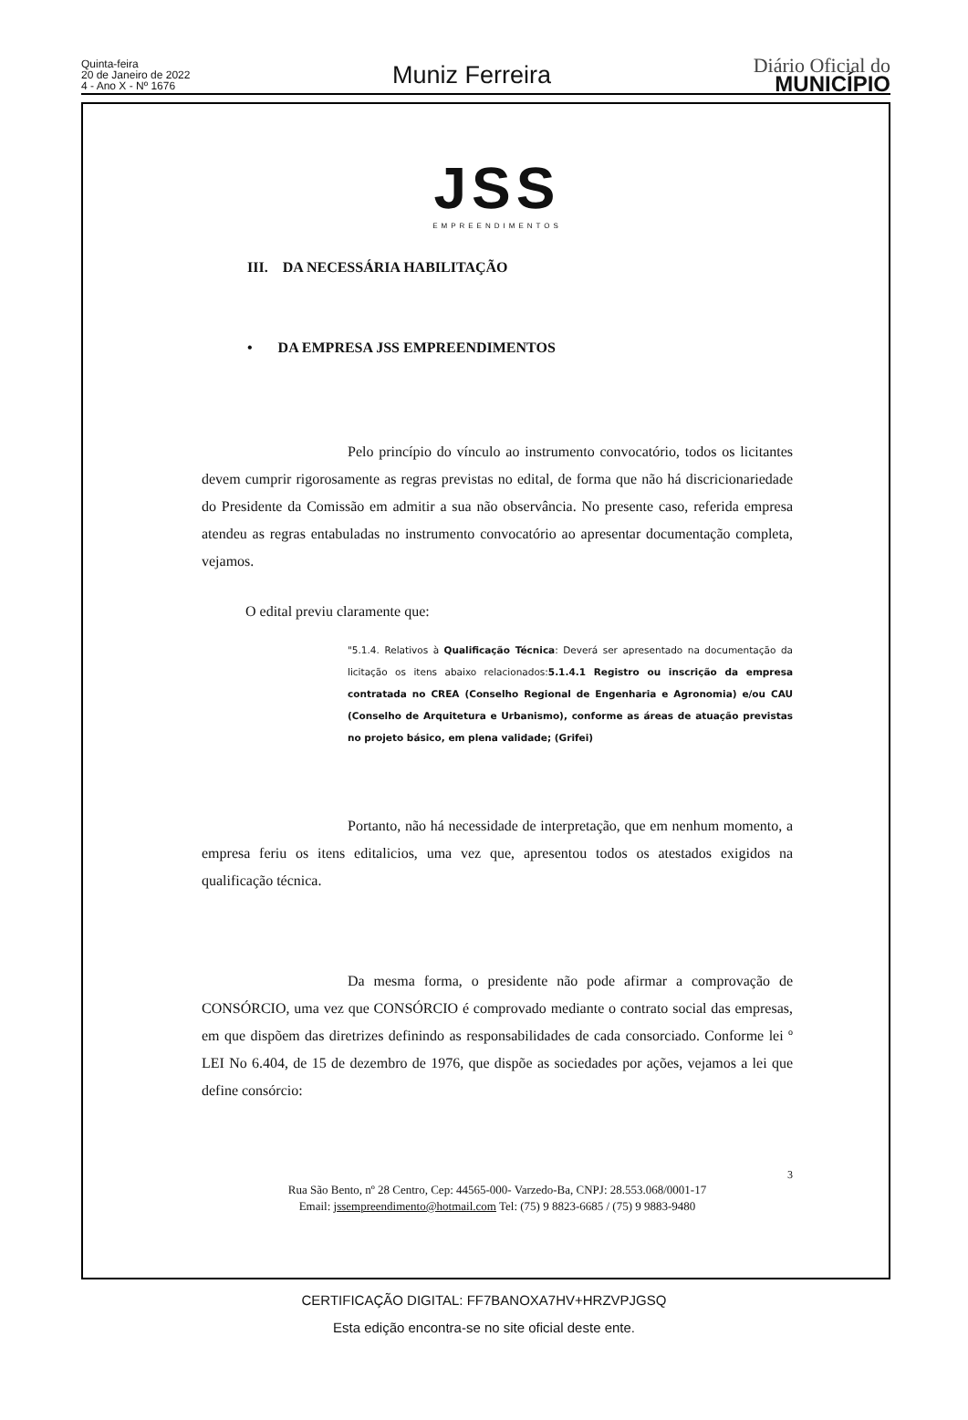Quinta-feira
20 de Janeiro de 2022
4 - Ano X - Nº 1676
Muniz Ferreira
Diário Oficial do
MUNICÍPIO
JSS
EMPREENDIMENTOS
III. DA NECESSÁRIA HABILITAÇÃO
• DA EMPRESA JSS EMPREENDIMENTOS
Pelo princípio do vínculo ao instrumento convocatório, todos os licitantes devem cumprir rigorosamente as regras previstas no edital, de forma que não há discricionariedade do Presidente da Comissão em admitir a sua não observância. No presente caso, referida empresa atendeu as regras entabuladas no instrumento convocatório ao apresentar documentação completa, vejamos.
O edital previu claramente que:
"5.1.4. Relativos à Qualificação Técnica: Deverá ser apresentado na documentação da licitação os itens abaixo relacionados:5.1.4.1 Registro ou inscrição da empresa contratada no CREA (Conselho Regional de Engenharia e Agronomia) e/ou CAU (Conselho de Arquitetura e Urbanismo), conforme as áreas de atuação previstas no projeto básico, em plena validade; (Grifei)
Portanto, não há necessidade de interpretação, que em nenhum momento, a empresa feriu os itens editalicios, uma vez que, apresentou todos os atestados exigidos na qualificação técnica.
Da mesma forma, o presidente não pode afirmar a comprovação de CONSÓRCIO, uma vez que CONSÓRCIO é comprovado mediante o contrato social das empresas, em que dispõem das diretrizes definindo as responsabilidades de cada consorciado. Conforme lei º LEI No 6.404, de 15 de dezembro de 1976, que dispõe as sociedades por ações, vejamos a lei que define consórcio:
3
Rua São Bento, nº 28 Centro, Cep: 44565-000- Varzedo-Ba, CNPJ: 28.553.068/0001-17
Email: jssempreendimento@hotmail.com Tel: (75) 9 8823-6685 / (75) 9 9883-9480
CERTIFICAÇÃO DIGITAL: FF7BANOXA7HV+HRZVPJGSQ
Esta edição encontra-se no site oficial deste ente.